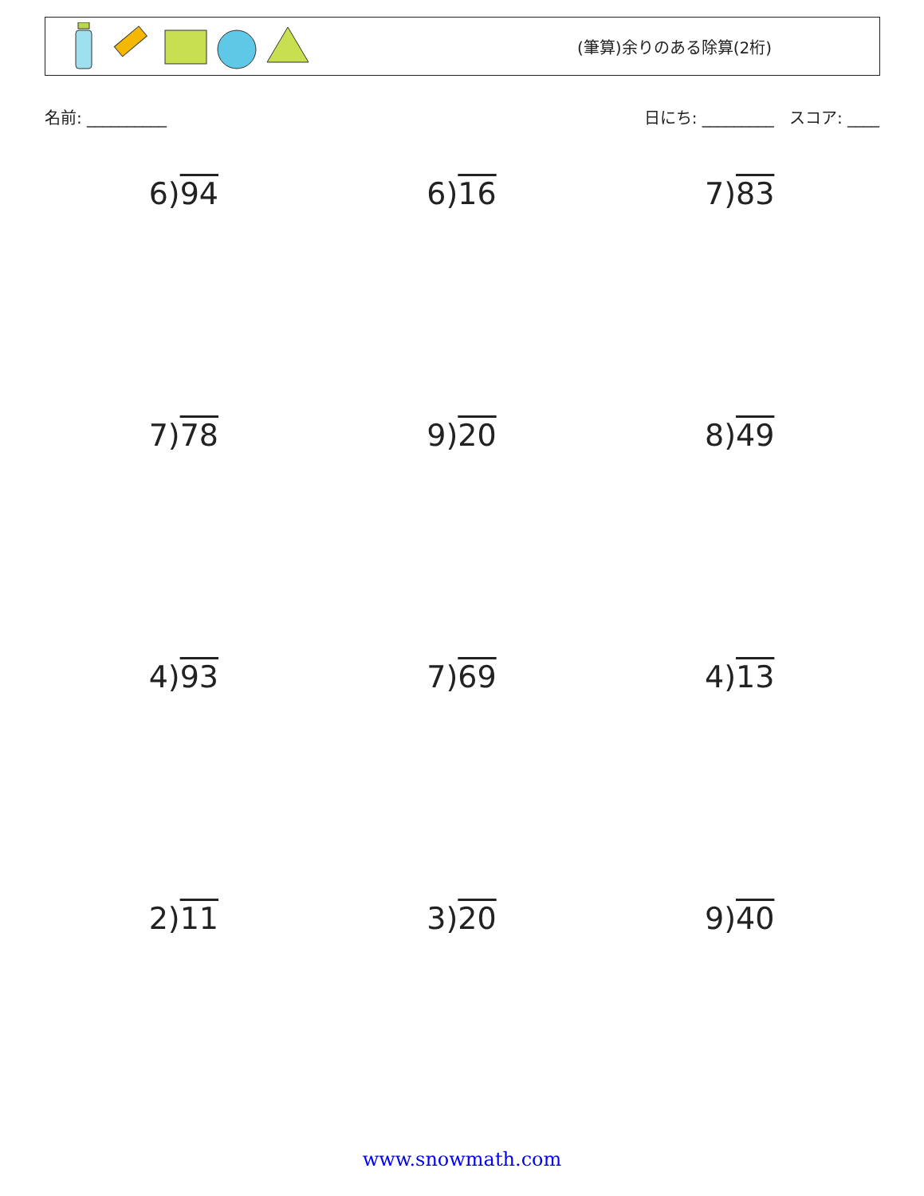(筆算)余りのある除算(2桁)
名前: __________ 日にち: _________ スコア: ____
| 6) 94 | 6) 16 | 7) 83 |
| 7) 78 | 9) 20 | 8) 49 |
| 4) 93 | 7) 69 | 4) 13 |
| 2) 11 | 3) 20 | 9) 40 |
www.snowmath.com